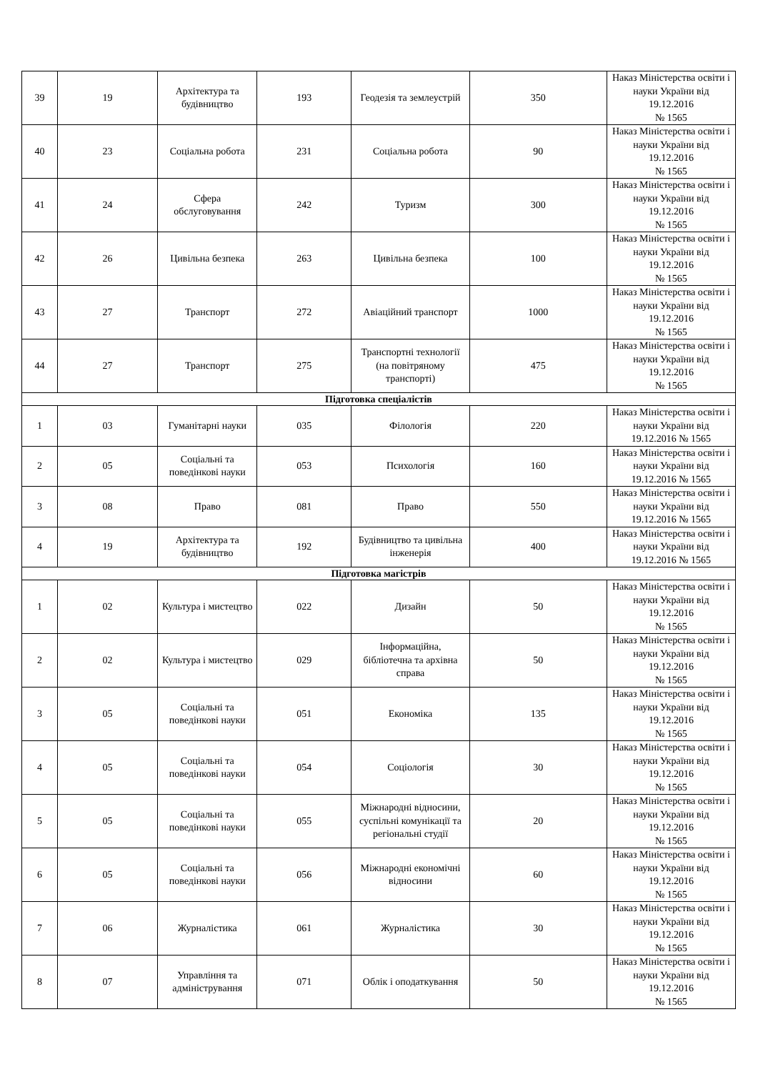| 39 | 19 | Архітектура та будівництво | 193 | Геодезія та землеустрій | 350 | Наказ Міністерства освіти і науки України від 19.12.2016 № 1565 |
| 40 | 23 | Соціальна робота | 231 | Соціальна робота | 90 | Наказ Міністерства освіти і науки України від 19.12.2016 № 1565 |
| 41 | 24 | Сфера обслуговування | 242 | Туризм | 300 | Наказ Міністерства освіти і науки України від 19.12.2016 № 1565 |
| 42 | 26 | Цивільна безпека | 263 | Цивільна безпека | 100 | Наказ Міністерства освіти і науки України від 19.12.2016 № 1565 |
| 43 | 27 | Транспорт | 272 | Авіаційний транспорт | 1000 | Наказ Міністерства освіти і науки України від 19.12.2016 № 1565 |
| 44 | 27 | Транспорт | 275 | Транспортні технології (на повітряному транспорті) | 475 | Наказ Міністерства освіти і науки України від 19.12.2016 № 1565 |
| Підготовка спеціалістів | | | | | | |
| 1 | 03 | Гуманітарні науки | 035 | Філологія | 220 | Наказ Міністерства освіти і науки України від 19.12.2016 № 1565 |
| 2 | 05 | Соціальні та поведінкові науки | 053 | Психологія | 160 | Наказ Міністерства освіти і науки України від 19.12.2016 № 1565 |
| 3 | 08 | Право | 081 | Право | 550 | Наказ Міністерства освіти і науки України від 19.12.2016 № 1565 |
| 4 | 19 | Архітектура та будівництво | 192 | Будівництво та цивільна інженерія | 400 | Наказ Міністерства освіти і науки України від 19.12.2016 № 1565 |
| Підготовка магістрів | | | | | | |
| 1 | 02 | Культура і мистецтво | 022 | Дизайн | 50 | Наказ Міністерства освіти і науки України від 19.12.2016 № 1565 |
| 2 | 02 | Культура і мистецтво | 029 | Інформаційна, бібліотечна та архівна справа | 50 | Наказ Міністерства освіти і науки України від 19.12.2016 № 1565 |
| 3 | 05 | Соціальні та поведінкові науки | 051 | Економіка | 135 | Наказ Міністерства освіти і науки України від 19.12.2016 № 1565 |
| 4 | 05 | Соціальні та поведінкові науки | 054 | Соціологія | 30 | Наказ Міністерства освіти і науки України від 19.12.2016 № 1565 |
| 5 | 05 | Соціальні та поведінкові науки | 055 | Міжнародні відносини, суспільні комунікації та регіональні студії | 20 | Наказ Міністерства освіти і науки України від 19.12.2016 № 1565 |
| 6 | 05 | Соціальні та поведінкові науки | 056 | Міжнародні економічні відносини | 60 | Наказ Міністерства освіти і науки України від 19.12.2016 № 1565 |
| 7 | 06 | Журналістика | 061 | Журналістика | 30 | Наказ Міністерства освіти і науки України від 19.12.2016 № 1565 |
| 8 | 07 | Управління та адміністрування | 071 | Облік і оподаткування | 50 | Наказ Міністерства освіти і науки України від 19.12.2016 № 1565 |